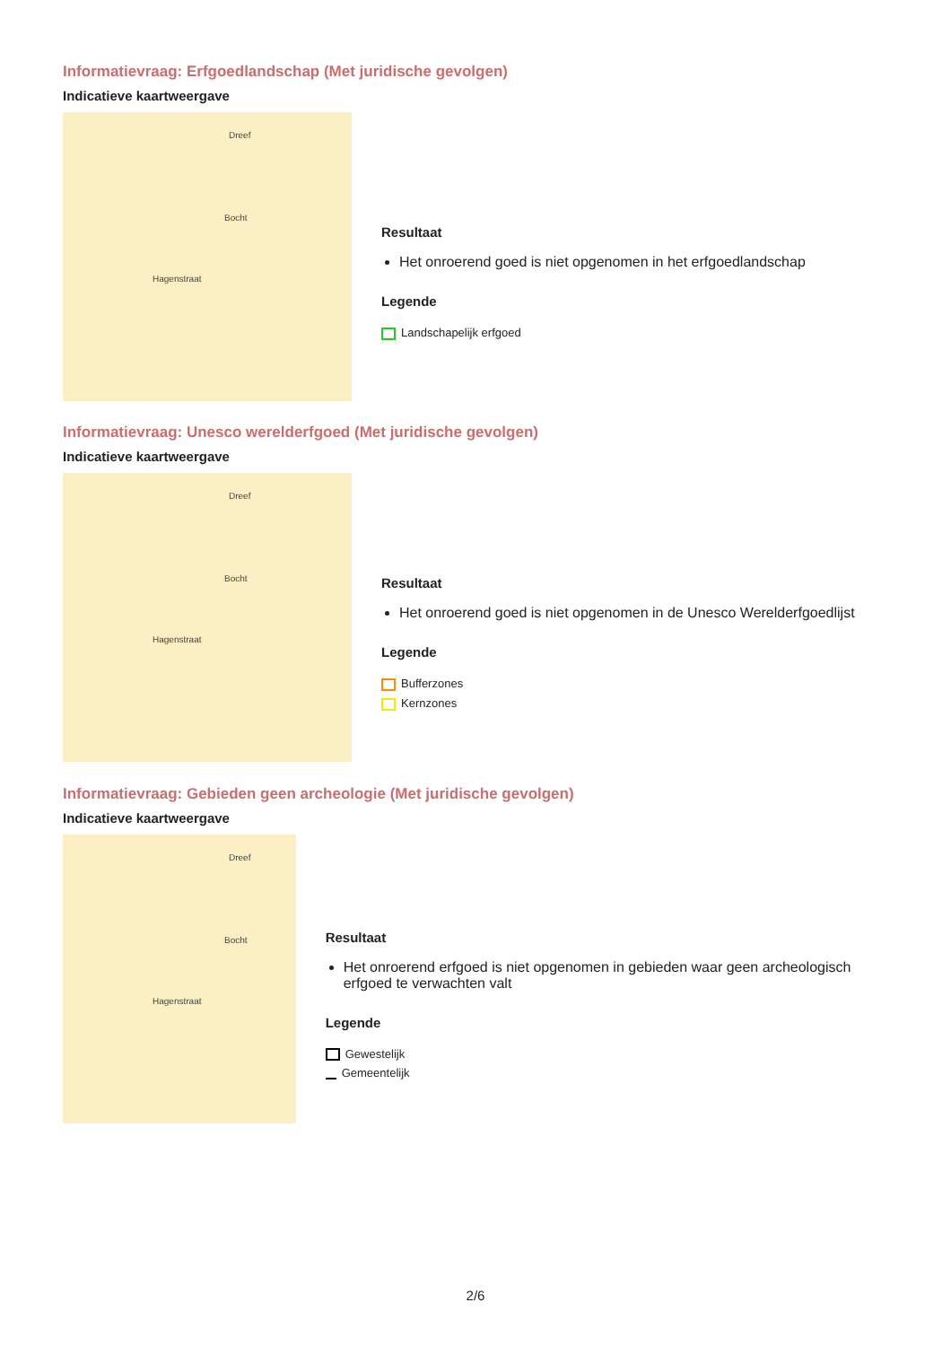Informatievraag: Erfgoedlandschap (Met juridische gevolgen)
Indicatieve kaartweergave
Dreef
Bocht
Hagenstraat
Resultaat
Het onroerend goed is niet opgenomen in het erfgoedlandschap
Legende
Landschapelijk erfgoed
Informatievraag: Unesco werelderfgoed (Met juridische gevolgen)
Indicatieve kaartweergave
Dreef
Bocht
Hagenstraat
Resultaat
Het onroerend goed is niet opgenomen in de Unesco Werelderfgoedlijst
Legende
Bufferzones
Kernzones
Informatievraag: Gebieden geen archeologie (Met juridische gevolgen)
Indicatieve kaartweergave
Dreef
Bocht
Hagenstraat
Resultaat
Het onroerend erfgoed is niet opgenomen in gebieden waar geen archeologisch erfgoed te verwachten valt
Legende
Gewestelijk
Gemeentelijk
2/6